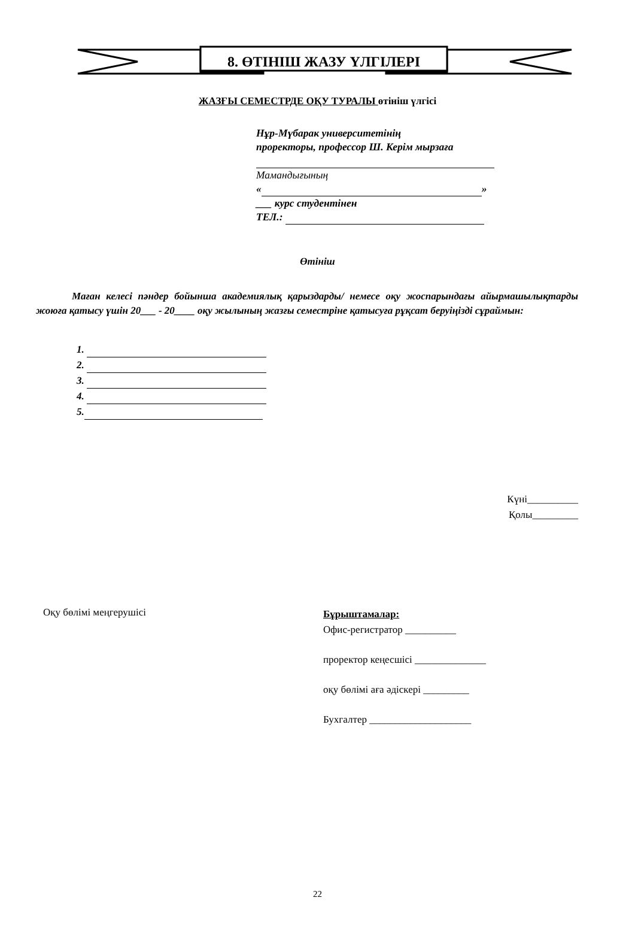8. ӨТІНІШ ЖАЗУ ҮЛГІЛЕРІ
ЖАЗҒЫ СЕМЕСТРДЕ ОҚУ ТУРАЛЫ өтініш үлгісі
Нұр-Мүбарак университетінің
проректоры, профессор Ш. Керім мырзаға
Мамандығының
« »
___ курс студентінен
ТЕЛ.:
Өтініш
Маған келесі пәндер бойынша академиялық қарыздарды/ немесе оқу жоспарындағы айырмашылықтарды жоюға қатысу үшін 20___ - 20____ оқу жылының жазғы семестріне қатысуға рұқсат беруіңізді сұраймын:
1.
2.
3.
4.
5.
Күні__________
Қолы_________
Оқу бөлімі меңгерушісі
Бұрыштамалар:
Офис-регистратор __________
проректор кеңесшісі ______________
оқу бөлімі аға әдіскері _________
Бухгалтер ____________________
22